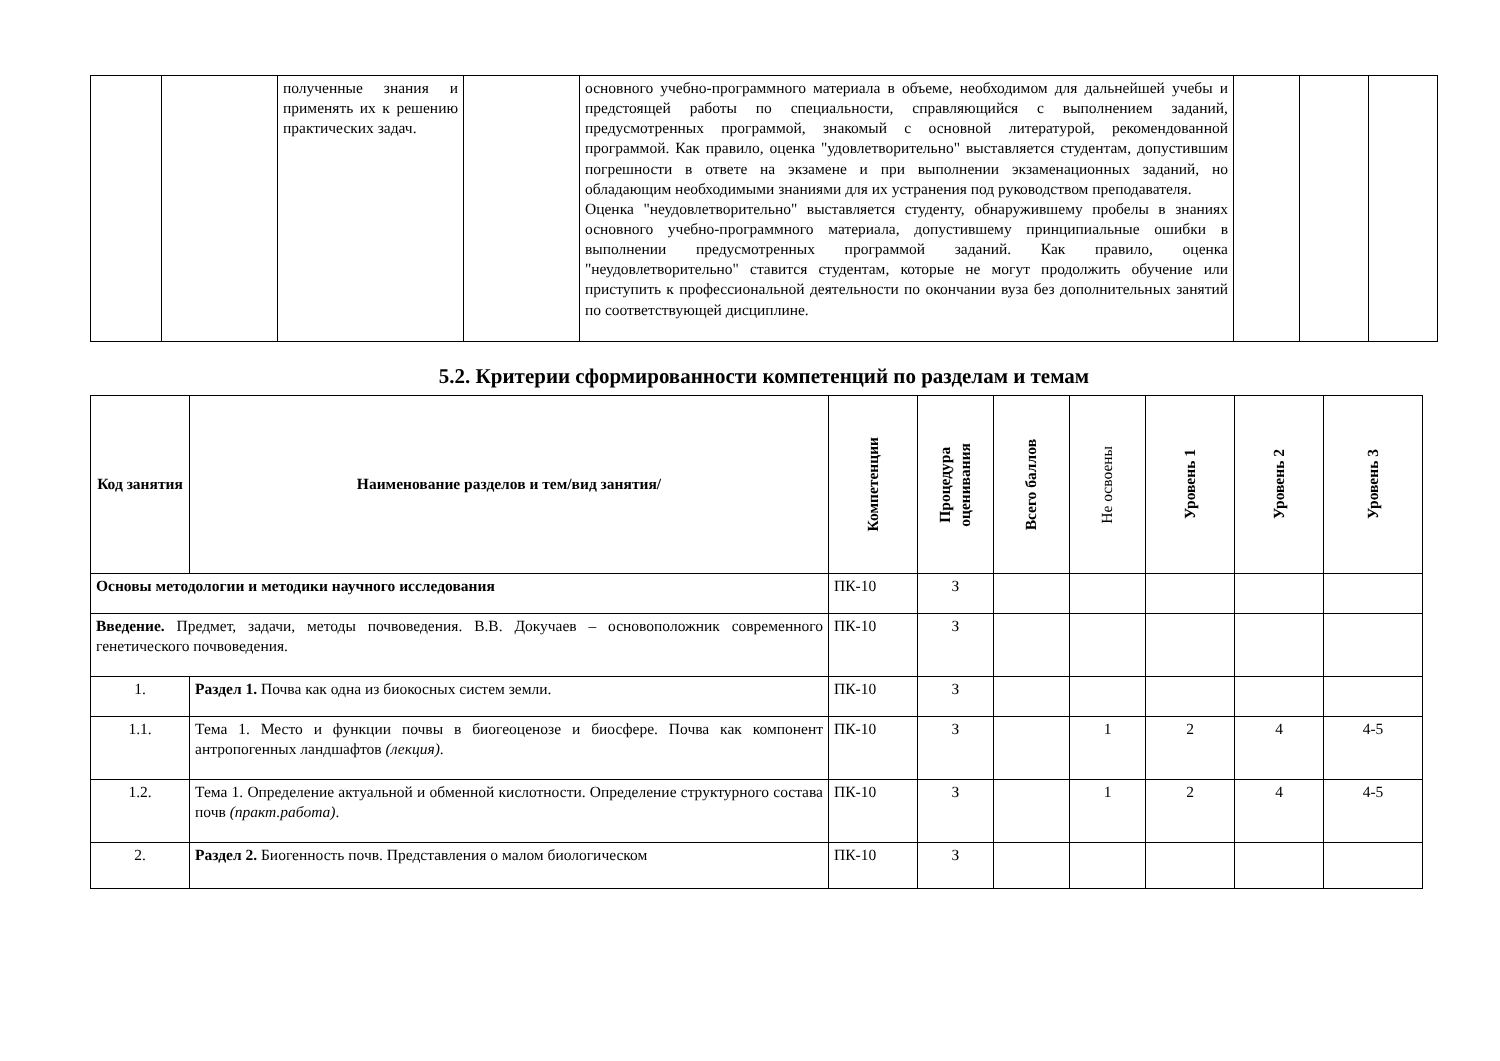| | | полученные знания и применять их к решению практических задач. | | основного учебно-программного материала в объеме, необходимом для дальнейшей учебы и предстоящей работы по специальности, справляющийся с выполнением заданий, предусмотренных программой, знакомый с основной литературой, рекомендованной программой. Как правило, оценка "удовлетворительно" выставляется студентам, допустившим погрешности в ответе на экзамене и при выполнении экзаменационных заданий, но обладающим необходимыми знаниями для их устранения под руководством преподавателя. Оценка "неудовлетворительно" выставляется студенту, обнаружившему пробелы в знаниях основного учебно-программного материала, допустившему принципиальные ошибки в выполнении предусмотренных программой заданий. Как правило, оценка "неудовлетворительно" ставится студентам, которые не могут продолжить обучение или приступить к профессиональной деятельности по окончании вуза без дополнительных занятий по соответствующей дисциплине. | | | |
5.2. Критерии сформированности компетенций по разделам и темам
| Код занятия | Наименование разделов и тем/вид занятия/ | Компетенции | Процедура оценивания | Всего баллов | Не освоены | Уровень 1 | Уровень 2 | Уровень 3 |
| --- | --- | --- | --- | --- | --- | --- | --- | --- |
| Основы методологии и методики научного исследования | | ПК-10 | З | | | | | |
| Введение. Предмет, задачи, методы почвоведения. В.В. Докучаев – основоположник современного генетического почвоведения. | | ПК-10 | З | | | | | |
| 1. | Раздел 1. Почва как одна из биокосных систем земли. | ПК-10 | З | | | | | |
| 1.1. | Тема 1. Место и функции почвы в биогеоценозе и биосфере. Почва как компонент антропогенных ландшафтов (лекция) . | ПК-10 | З | | 1 | 2 | 4 | 4-5 |
| 1.2. | Тема 1. Определение актуальной и обменной кислотности. Определение структурного состава почв (практ.работа) . | ПК-10 | З | | 1 | 2 | 4 | 4-5 |
| 2. | Раздел 2. Биогенность почв. Представления о малом биологическом | ПК-10 | З | | | | | |